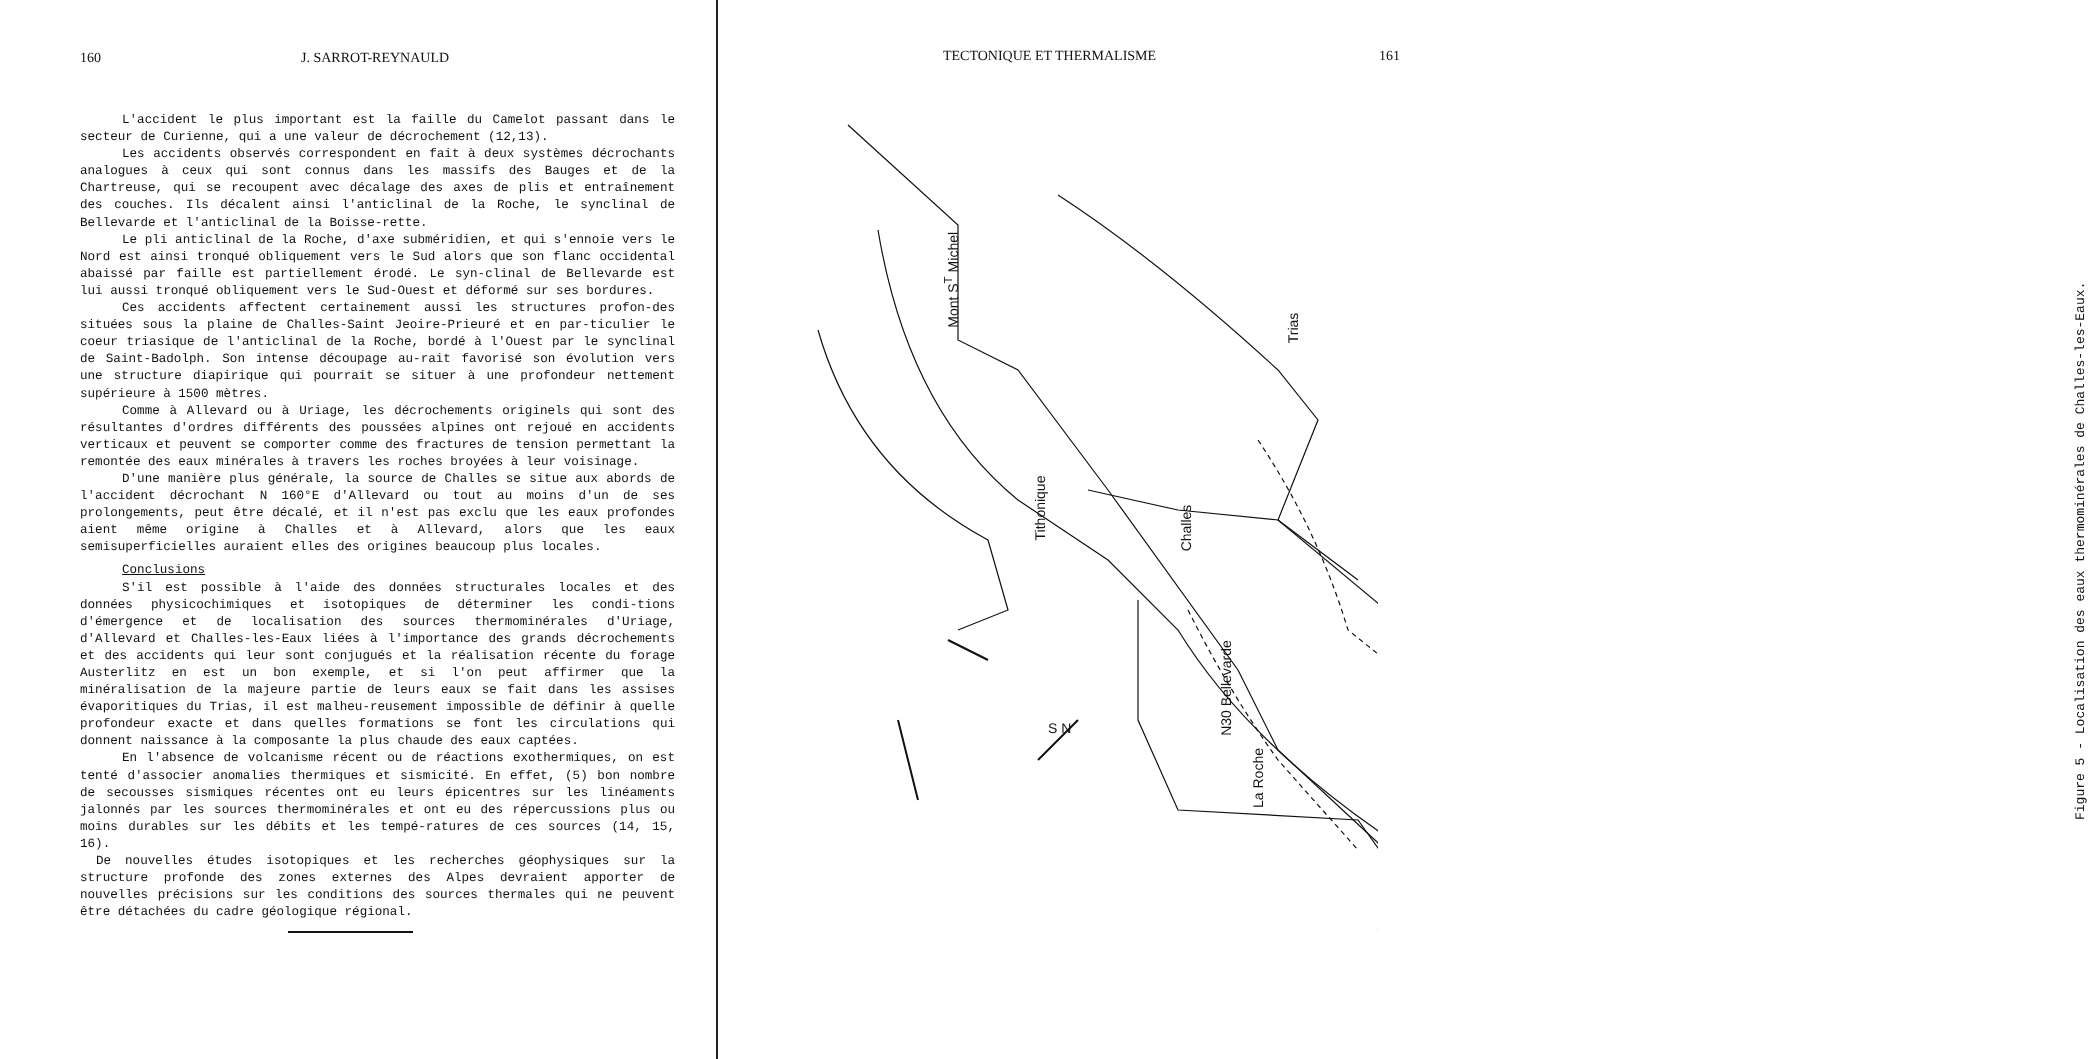160 J. SARROT-REYNAULD
L'accident le plus important est la faille du Camelot passant dans le secteur de Curienne, qui a une valeur de décrochement (12,13).
Les accidents observés correspondent en fait à deux systèmes décrochants analogues à ceux qui sont connus dans les massifs des Bauges et de la Chartreuse, qui se recoupent avec décalage des axes de plis et entraînement des couches. Ils décalent ainsi l'anticlinal de la Roche, le synclinal de Bellevarde et l'anticlinal de la Boisse-rette.
Le pli anticlinal de la Roche, d'axe subméridien, et qui s'ennoie vers le Nord est ainsi tronqué obliquement vers le Sud alors que son flanc occidental abaissé par faille est partiellement érodé. Le syn-clinal de Bellevarde est lui aussi tronqué obliquement vers le Sud-Ouest et déformé sur ses bordures.
Ces accidents affectent certainement aussi les structures profon-des situées sous la plaine de Challes-Saint Jeoire-Prieuré et en par-ticulier le coeur triasique de l'anticlinal de la Roche, bordé à l'Ouest par le synclinal de Saint-Badolph. Son intense découpage au-rait favorisé son évolution vers une structure diapirique qui pourrait se situer à une profondeur nettement supérieure à 1500 mètres.
Comme à Allevard ou à Uriage, les décrochements originels qui sont des résultantes d'ordres différents des poussées alpines ont rejoué en accidents verticaux et peuvent se comporter comme des fractures de tension permettant la remontée des eaux minérales à travers les roches broyées à leur voisinage.
D'une manière plus générale, la source de Challes se situe aux abords de l'accident décrochant N 160°E d'Allevard ou tout au moins d'un de ses prolongements, peut être décalé, et il n'est pas exclu que les eaux profondes aient même origine à Challes et à Allevard, alors que les eaux semisuperficielles auraient elles des origines beaucoup plus locales.
Conclusions
S'il est possible à l'aide des données structurales locales et des données physicochimiques et isotopiques de déterminer les condi-tions d'émergence et de localisation des sources thermominérales d'Uriage, d'Allevard et Challes-les-Eaux liées à l'importance des grands décrochements et des accidents qui leur sont conjugués et la réalisation récente du forage Austerlitz en est un bon exemple, et si l'on peut affirmer que la minéralisation de la majeure partie de leurs eaux se fait dans les assises évaporitiques du Trias, il est malheu-reusement impossible de définir à quelle profondeur exacte et dans quelles formations se font les circulations qui donnent naissance à la composante la plus chaude des eaux captées.
En l'absence de volcanisme récent ou de réactions exothermiques, on est tenté d'associer anomalies thermiques et sismicité. En effet, (5) bon nombre de secousses sismiques récentes ont eu leurs épicentres sur les linéaments jalonnés par les sources thermominérales et ont eu des répercussions plus ou moins durables sur les débits et les tempé-ratures de ces sources (14, 15, 16).
De nouvelles études isotopiques et les recherches géophysiques sur la structure profonde des zones externes des Alpes devraient apporter de nouvelles précisions sur les conditions des sources thermales qui ne peuvent être détachées du cadre géologique régional.
TECTONIQUE ET THERMALISME 161
Mont S<sup>T</sup> Michel
Trias
Tithonique
Challes
N30 Bellevarde
La Roche
S N
Figure 5 - Localisation des eaux thermominérales de Challes-les-Eaux.